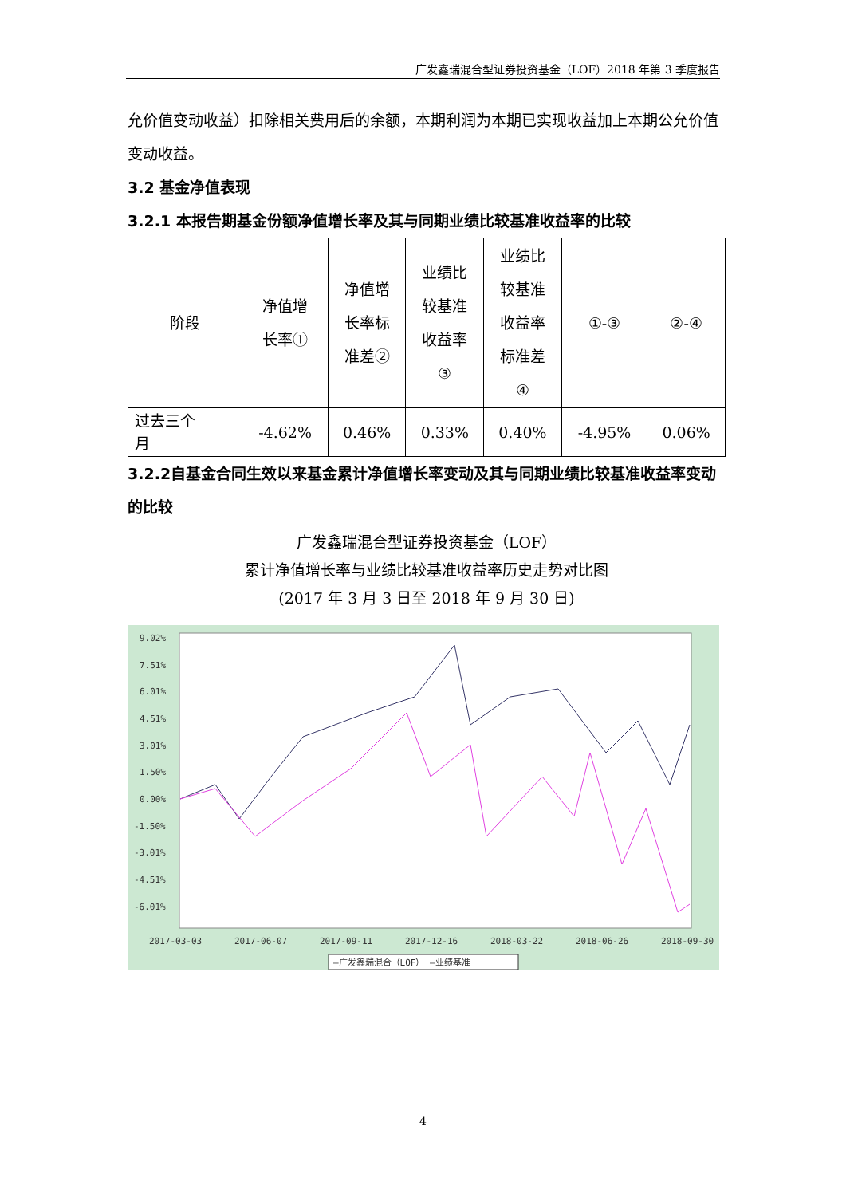广发鑫瑞混合型证券投资基金（LOF）2018 年第 3 季度报告
允价值变动收益）扣除相关费用后的余额，本期利润为本期已实现收益加上本期公允价值变动收益。
3.2 基金净值表现
3.2.1 本报告期基金份额净值增长率及其与同期业绩比较基准收益率的比较
| 阶段 | 净值增 长率① | 净值增 长率标 准差② | 业绩比 较基准 收益率 ③ | 业绩比 较基准 收益率 标准差 ④ | ①-③ | ②-④ |
| 过去三个 月 | -4.62% | 0.46% | 0.33% | 0.40% | -4.95% | 0.06% |
3.2.2自基金合同生效以来基金累计净值增长率变动及其与同期业绩比较基准收益率变动的比较
广发鑫瑞混合型证券投资基金（LOF）
累计净值增长率与业绩比较基准收益率历史走势对比图
(2017 年 3 月 3 日至 2018 年 9 月 30 日)
9.02%
7.51%
6.01%
4.51%
3.01%
1.50%
0.00%
-1.50%
-3.01%
-4.51%
-6.01%
2017-03-03
2017-06-07
2017-09-11
2017-12-16
2018-03-22
2018-06-26
2018-09-30
—广发鑫瑞混合（LOF） —业绩基准
4